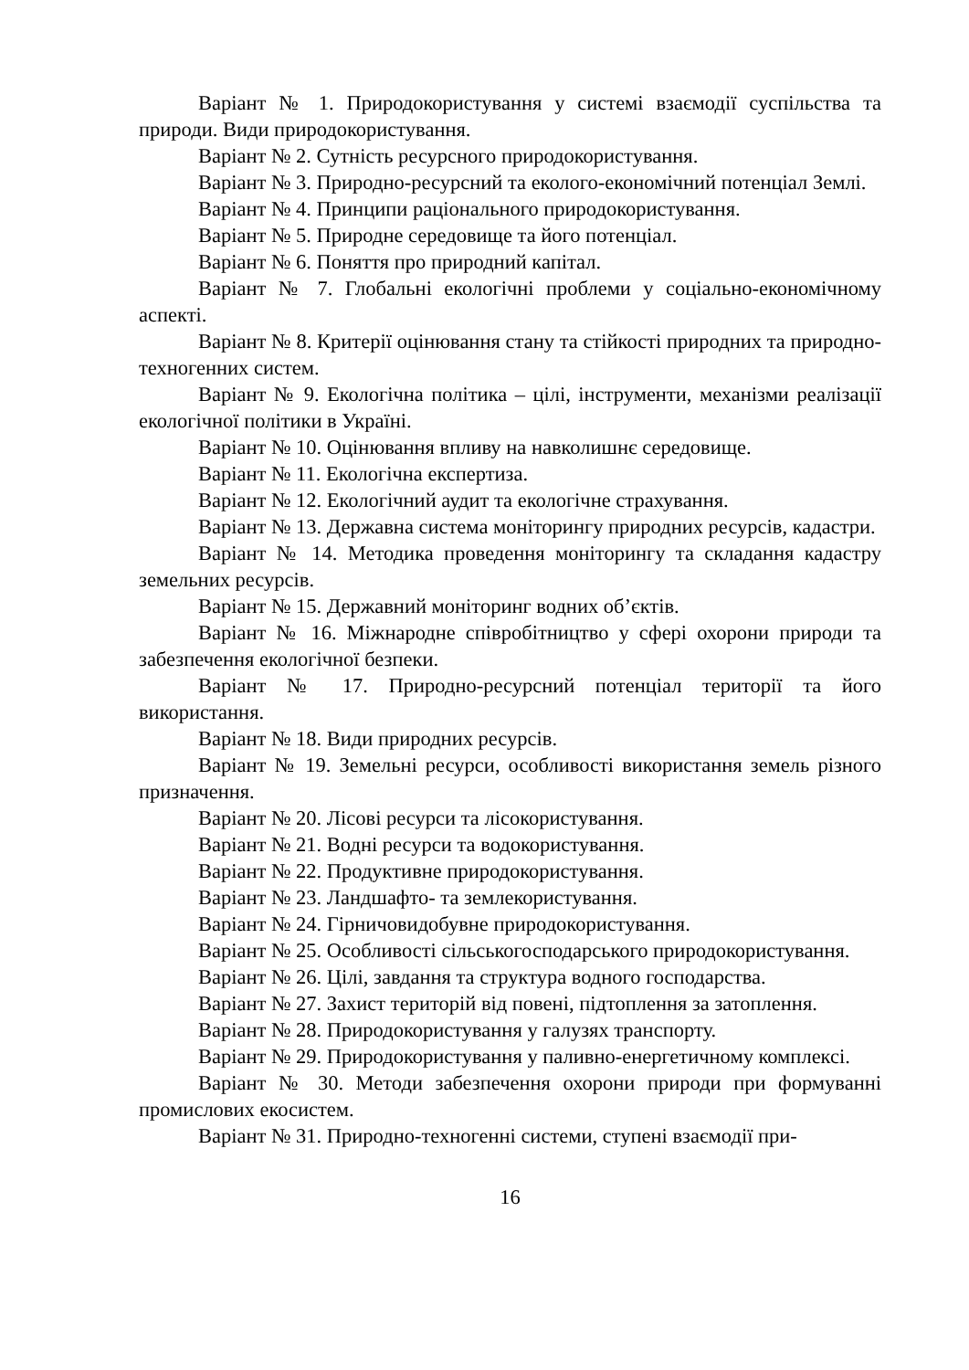Варіант № 1. Природокористування у системі взаємодії суспільства та природи. Види природокористування.
Варіант № 2. Сутність ресурсного природокористування.
Варіант № 3. Природно-ресурсний та еколого-економічний потенціал Землі.
Варіант № 4. Принципи раціонального природокористування.
Варіант № 5. Природне середовище та його потенціал.
Варіант № 6. Поняття про природний капітал.
Варіант № 7. Глобальні екологічні проблеми у соціально-економічному аспекті.
Варіант № 8. Критерії оцінювання стану та стійкості природних та природно-техногенних систем.
Варіант № 9. Екологічна політика – цілі, інструменти, механізми реалізації екологічної політики в Україні.
Варіант № 10. Оцінювання впливу на навколишнє середовище.
Варіант № 11. Екологічна експертиза.
Варіант № 12. Екологічний аудит та екологічне страхування.
Варіант № 13. Державна система моніторингу природних ресурсів, кадастри.
Варіант № 14. Методика проведення моніторингу та складання кадастру земельних ресурсів.
Варіант № 15. Державний моніторинг водних об’єктів.
Варіант № 16. Міжнародне співробітництво у сфері охорони природи та забезпечення екологічної безпеки.
Варіант № 17. Природно-ресурсний потенціал території та його використання.
Варіант № 18. Види природних ресурсів.
Варіант № 19. Земельні ресурси, особливості використання земель різного призначення.
Варіант № 20. Лісові ресурси та лісокористування.
Варіант № 21. Водні ресурси та водокористування.
Варіант № 22. Продуктивне природокористування.
Варіант № 23. Ландшафто- та землекористування.
Варіант № 24. Гірничовидобувне природокористування.
Варіант № 25. Особливості сільськогосподарського природокористування.
Варіант № 26. Цілі, завдання та структура водного господарства.
Варіант № 27. Захист територій від повені, підтоплення за затоплення.
Варіант № 28. Природокористування у галузях транспорту.
Варіант № 29. Природокористування у паливно-енергетичному комплексі.
Варіант № 30. Методи забезпечення охорони природи при формуванні промислових екосистем.
Варіант № 31. Природно-техногенні системи, ступені взаємодії при-
16